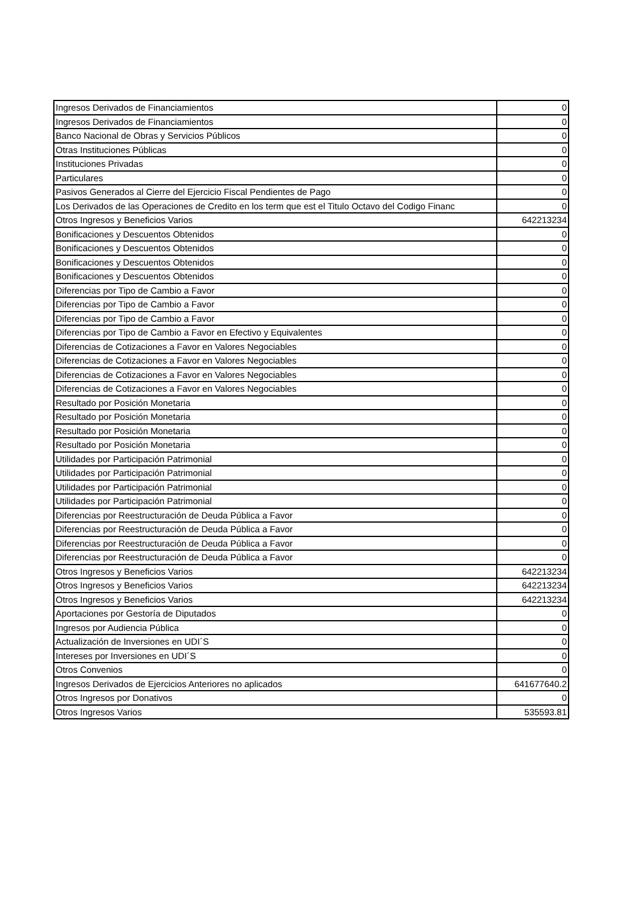| Ingresos Derivados de Financiamientos | 0 |
| Ingresos Derivados de Financiamientos | 0 |
| Banco Nacional de Obras y Servicios Públicos | 0 |
| Otras Instituciones Públicas | 0 |
| Instituciones Privadas | 0 |
| Particulares | 0 |
| Pasivos Generados al Cierre del Ejercicio Fiscal Pendientes de Pago | 0 |
| Los Derivados de las Operaciones de Credito en los term que est el Titulo Octavo del Codigo Financ | 0 |
| Otros Ingresos y Beneficios Varios | 642213234 |
| Bonificaciones y Descuentos Obtenidos | 0 |
| Bonificaciones y Descuentos Obtenidos | 0 |
| Bonificaciones y Descuentos Obtenidos | 0 |
| Bonificaciones y Descuentos Obtenidos | 0 |
| Diferencias por Tipo de Cambio a Favor | 0 |
| Diferencias por Tipo de Cambio a Favor | 0 |
| Diferencias por Tipo de Cambio a Favor | 0 |
| Diferencias por Tipo de Cambio a Favor en Efectivo y Equivalentes | 0 |
| Diferencias de Cotizaciones a Favor en Valores Negociables | 0 |
| Diferencias de Cotizaciones a Favor en Valores Negociables | 0 |
| Diferencias de Cotizaciones a Favor en Valores Negociables | 0 |
| Diferencias de Cotizaciones a Favor en Valores Negociables | 0 |
| Resultado por Posición Monetaria | 0 |
| Resultado por Posición Monetaria | 0 |
| Resultado por Posición Monetaria | 0 |
| Resultado por Posición Monetaria | 0 |
| Utilidades por Participación Patrimonial | 0 |
| Utilidades por Participación Patrimonial | 0 |
| Utilidades por Participación Patrimonial | 0 |
| Utilidades por Participación Patrimonial | 0 |
| Diferencias por Reestructuración de Deuda Pública a Favor | 0 |
| Diferencias por Reestructuración de Deuda Pública a Favor | 0 |
| Diferencias por Reestructuración de Deuda Pública a Favor | 0 |
| Diferencias por Reestructuración de Deuda Pública a Favor | 0 |
| Otros Ingresos y Beneficios Varios | 642213234 |
| Otros Ingresos y Beneficios Varios | 642213234 |
| Otros Ingresos y Beneficios Varios | 642213234 |
| Aportaciones por Gestoría de Diputados | 0 |
| Ingresos por Audiencia Pública | 0 |
| Actualización de Inversiones en UDI´S | 0 |
| Intereses por Inversiones en UDI´S | 0 |
| Otros Convenios | 0 |
| Ingresos Derivados de Ejercicios Anteriores no aplicados | 641677640.2 |
| Otros Ingresos por Donativos | 0 |
| Otros Ingresos Varios | 535593.81 |